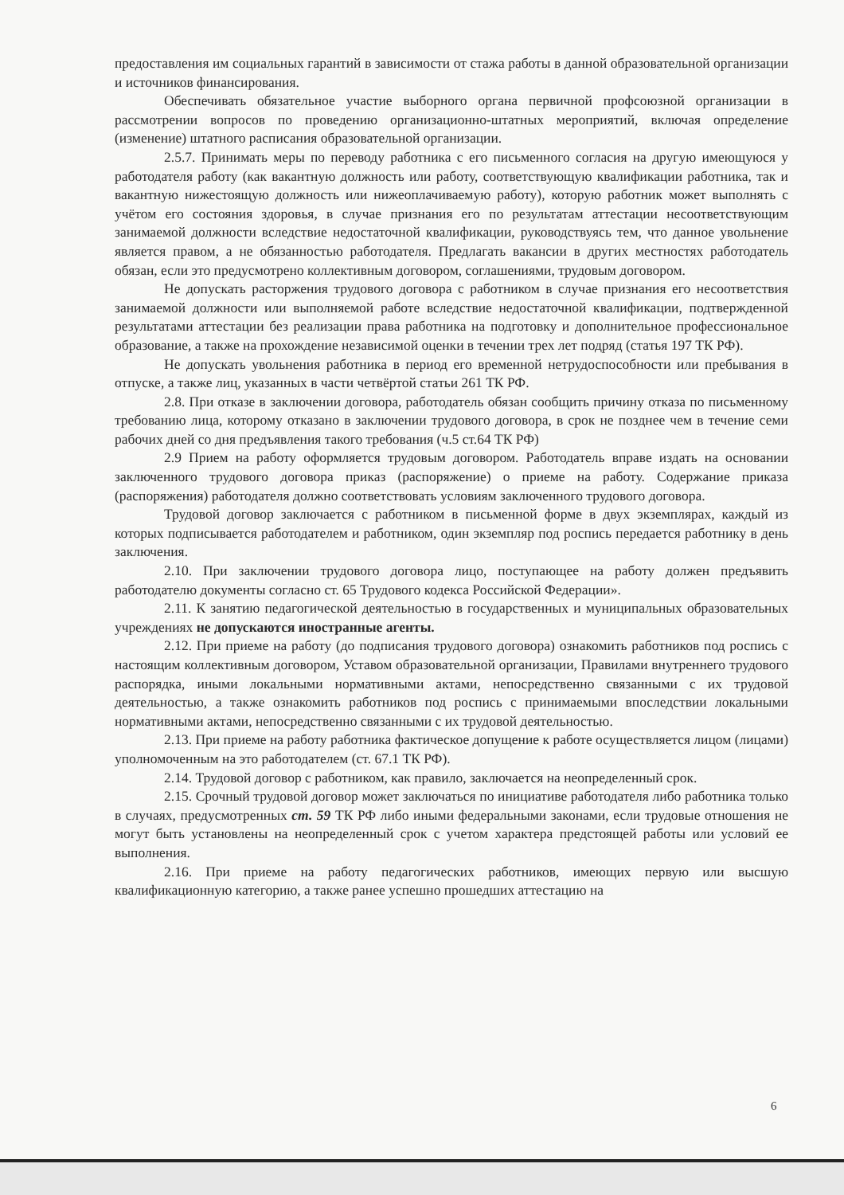предоставления им социальных гарантий в зависимости от стажа работы в данной образовательной организации и источников финансирования.
Обеспечивать обязательное участие выборного органа первичной профсоюзной организации в рассмотрении вопросов по проведению организационно-штатных мероприятий, включая определение (изменение) штатного расписания образовательной организации.
2.5.7. Принимать меры по переводу работника с его письменного согласия на другую имеющуюся у работодателя работу (как вакантную должность или работу, соответствующую квалификации работника, так и вакантную нижестоящую должность или нижеоплачиваемую работу), которую работник может выполнять с учётом его состояния здоровья, в случае признания его по результатам аттестации несоответствующим занимаемой должности вследствие недостаточной квалификации, руководствуясь тем, что данное увольнение является правом, а не обязанностью работодателя. Предлагать вакансии в других местностях работодатель обязан, если это предусмотрено коллективным договором, соглашениями, трудовым договором.
Не допускать расторжения трудового договора с работником в случае признания его несоответствия занимаемой должности или выполняемой работе вследствие недостаточной квалификации, подтвержденной результатами аттестации без реализации права работника на подготовку и дополнительное профессиональное образование, а также на прохождение независимой оценки в течении трех лет подряд (статья 197 ТК РФ).
Не допускать увольнения работника в период его временной нетрудоспособности или пребывания в отпуске, а также лиц, указанных в части четвёртой статьи 261 ТК РФ.
2.8. При отказе в заключении договора, работодатель обязан сообщить причину отказа по письменному требованию лица, которому отказано в заключении трудового договора, в срок не позднее чем в течение семи рабочих дней со дня предъявления такого требования (ч.5 ст.64 ТК РФ)
2.9 Прием на работу оформляется трудовым договором. Работодатель вправе издать на основании заключенного трудового договора приказ (распоряжение) о приеме на работу. Содержание приказа (распоряжения) работодателя должно соответствовать условиям заключенного трудового договора.
Трудовой договор заключается с работником в письменной форме в двух экземплярах, каждый из которых подписывается работодателем и работником, один экземпляр под роспись передается работнику в день заключения.
2.10. При заключении трудового договора лицо, поступающее на работу должен предъявить работодателю документы согласно ст. 65 Трудового кодекса Российской Федерации».
2.11. К занятию педагогической деятельностью в государственных и муниципальных образовательных учреждениях не допускаются иностранные агенты.
2.12. При приеме на работу (до подписания трудового договора) ознакомить работников под роспись с настоящим коллективным договором, Уставом образовательной организации, Правилами внутреннего трудового распорядка, иными локальными нормативными актами, непосредственно связанными с их трудовой деятельностью, а также ознакомить работников под роспись с принимаемыми впоследствии локальными нормативными актами, непосредственно связанными с их трудовой деятельностью.
2.13. При приеме на работу работника фактическое допущение к работе осуществляется лицом (лицами) уполномоченным на это работодателем (ст. 67.1 ТК РФ).
2.14. Трудовой договор с работником, как правило, заключается на неопределенный срок.
2.15. Срочный трудовой договор может заключаться по инициативе работодателя либо работника только в случаях, предусмотренных ст. 59 ТК РФ либо иными федеральными законами, если трудовые отношения не могут быть установлены на неопределенный срок с учетом характера предстоящей работы или условий ее выполнения.
2.16. При приеме на работу педагогических работников, имеющих первую или высшую квалификационную категорию, а также ранее успешно прошедших аттестацию на
6